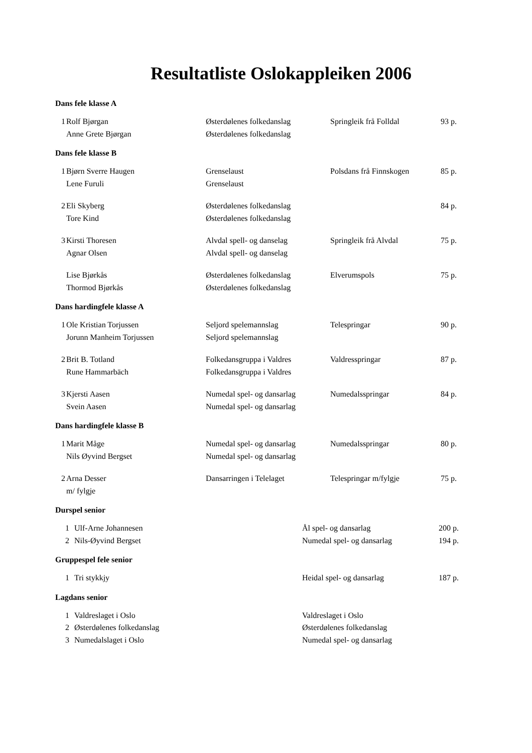Resultatliste Oslokappleiken 2006
Dans fele klasse A
| 1 | Rolf Bjørgan | Østerdølenes folkedanslag | Springleik frå Folldal | 93 p. |
| | Anne Grete Bjørgan | Østerdølenes folkedanslag | | |
Dans fele klasse B
| 1 | Bjørn Sverre Haugen | Grenselaust | Polsdans frå Finnskogen | 85 p. |
| | Lene Furuli | Grenselaust | | |
| 2 | Eli Skyberg | Østerdølenes folkedanslag | | 84 p. |
| | Tore Kind | Østerdølenes folkedanslag | | |
| 3 | Kirsti Thoresen | Alvdal spell- og danselag | Springleik frå Alvdal | 75 p. |
| | Agnar Olsen | Alvdal spell- og danselag | | |
| | Lise Bjørkås | Østerdølenes folkedanslag | Elverumspols | 75 p. |
| | Thormod Bjørkås | Østerdølenes folkedanslag | | |
Dans hardingfele klasse A
| 1 | Ole Kristian Torjussen | Seljord spelemannslag | Telespringar | 90 p. |
| | Jorunn Manheim Torjussen | Seljord spelemannslag | | |
| 2 | Brit B. Totland | Folkedansgruppa i Valdres | Valdresspringar | 87 p. |
| | Rune Hammarbäch | Folkedansgruppa i Valdres | | |
| 3 | Kjersti Aasen | Numedal spel- og dansarlag | Numedalsspringar | 84 p. |
| | Svein Aasen | Numedal spel- og dansarlag | | |
Dans hardingfele klasse B
| 1 | Marit Måge | Numedal spel- og dansarlag | Numedalsspringar | 80 p. |
| | Nils Øyvind Bergset | Numedal spel- og dansarlag | | |
| 2 | Arna Desser | Dansarringen i Telelaget | Telespringar m/fylgje | 75 p. |
| | m/ fylgje | | | |
Durspel senior
| 1 | Ulf-Arne Johannesen | Ål spel- og dansarlag | 200 p. |
| 2 | Nils-Øyvind Bergset | Numedal spel- og dansarlag | 194 p. |
Gruppespel fele senior
| 1 | Tri stykkjy | Heidal spel- og dansarlag | 187 p. |
Lagdans senior
| 1 | Valdreslaget i Oslo | Valdreslaget i Oslo | |
| 2 | Østerdølenes folkedanslag | Østerdølenes folkedanslag | |
| 3 | Numedalslaget i Oslo | Numedal spel- og dansarlag | |